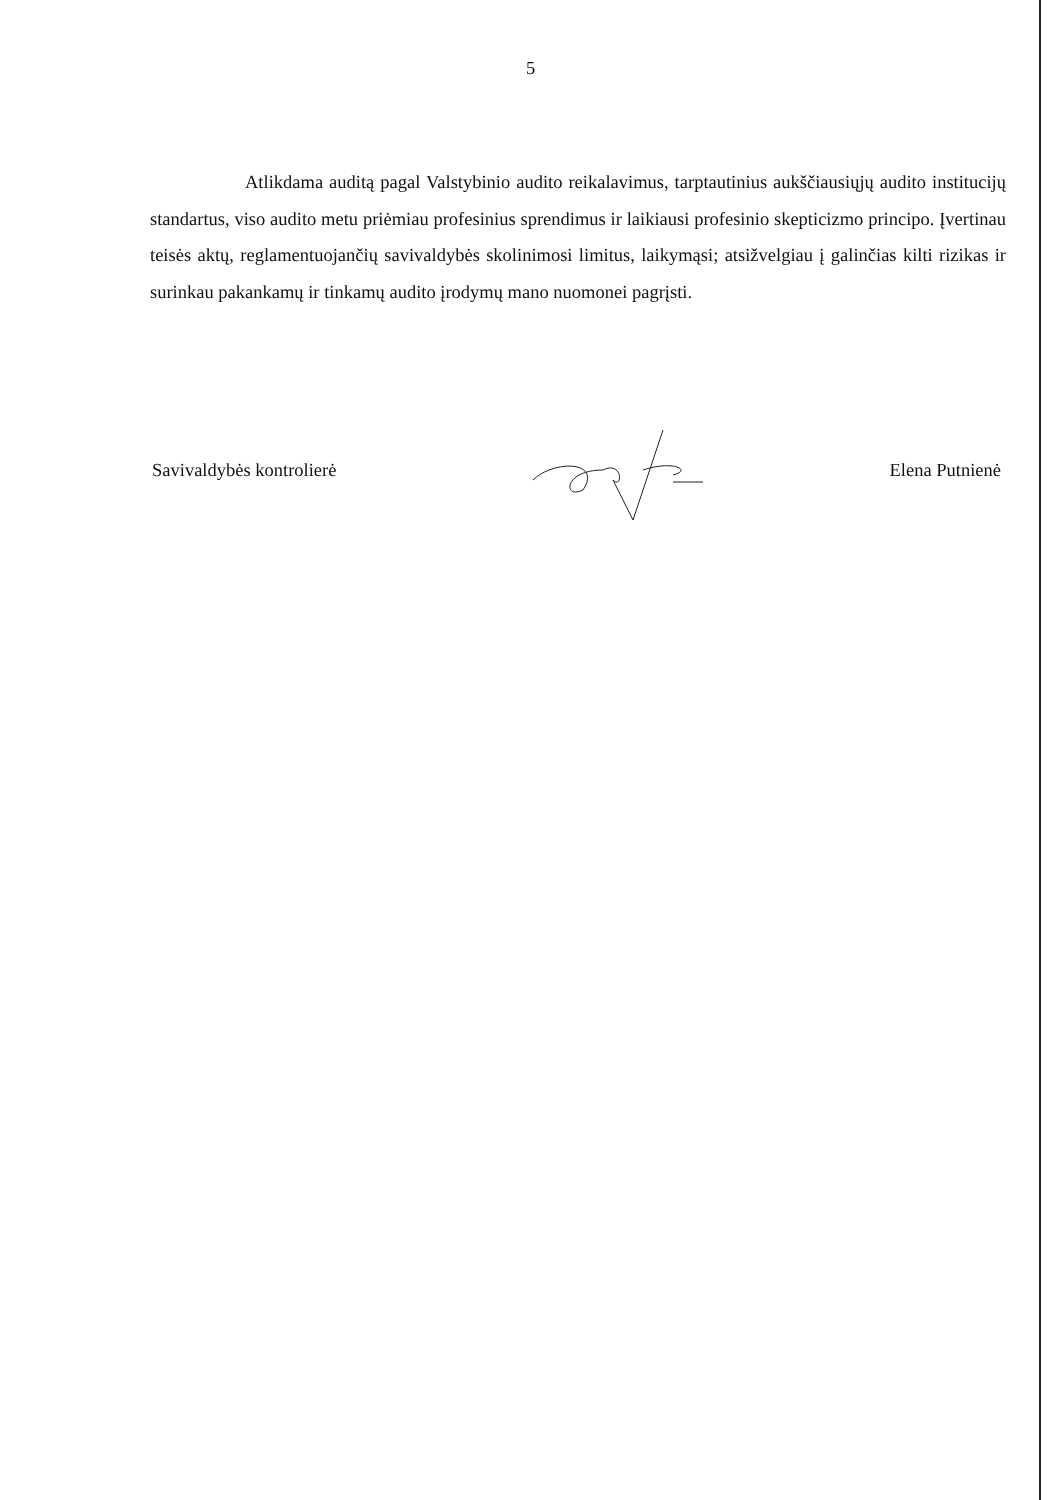5
Atlikdama auditą pagal Valstybinio audito reikalavimus, tarptautinius aukščiausiųjų audito institucijų standartus, viso audito metu priėmiau profesinius sprendimus ir laikiausi profesinio skepticizmo principo. Įvertinau teisės aktų, reglamentuojančių savivaldybės skolinimosi limitus, laikymąsi; atsižvelgiau į galinčias kilti rizikas ir surinkau pakankamų ir tinkamų audito įrodymų mano nuomonei pagrįsti.
Savivaldybės kontrolierė Elena Putnienė